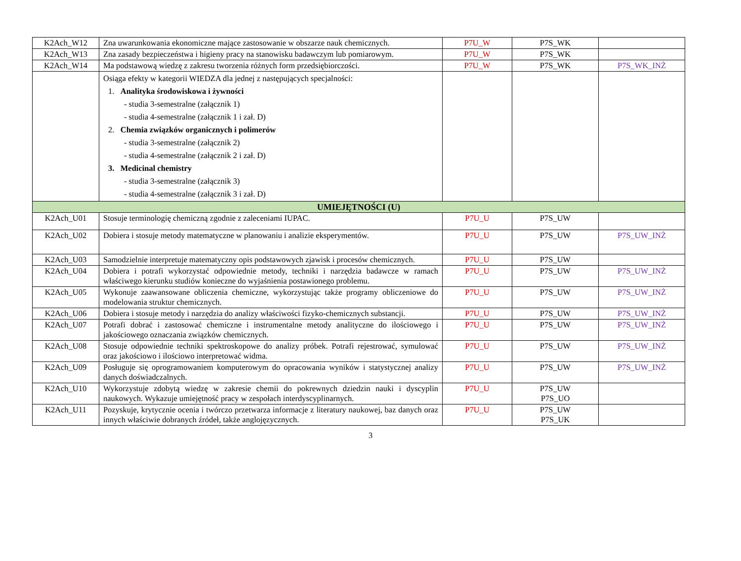| K2Ach_W12 | Zna uwarunkowania ekonomiczne mające zastosowanie w obszarze nauk chemicznych. | P7U_W | P7S_WK | |
| K2Ach_W13 | Zna zasady bezpieczeństwa i higieny pracy na stanowisku badawczym lub pomiarowym. | P7U_W | P7S_WK | |
| K2Ach_W14 | Ma podstawową wiedzę z zakresu tworzenia różnych form przedsiębiorczości. | P7U_W | P7S_WK | P7S_WK_INŻ |
| | Osiąga efekty w kategorii WIEDZA dla jednej z następujących specjalności: 1. Analityka środowiskowa i żywności - studia 3-semestralne (załącznik 1) - studia 4-semestralne (załącznik 1 i zał. D) 2. Chemia związków organicznych i polimerów - studia 3-semestralne (załącznik 2) - studia 4-semestralne (załącznik 2 i zał. D) 3. Medicinal chemistry - studia 3-semestralne (załącznik 3) - studia 4-semestralne (załącznik 3 i zał. D) | | | |
| UMIEJĘTNOŚCI (U) | | | | |
| K2Ach_U01 | Stosuje terminologię chemiczną zgodnie z zaleceniami IUPAC. | P7U_U | P7S_UW | |
| K2Ach_U02 | Dobiera i stosuje metody matematyczne w planowaniu i analizie eksperymentów. | P7U_U | P7S_UW | P7S_UW_INŻ |
| K2Ach_U03 | Samodzielnie interpretuje matematyczny opis podstawowych zjawisk i procesów chemicznych. | P7U_U | P7S_UW | |
| K2Ach_U04 | Dobiera i potrafi wykorzystać odpowiednie metody, techniki i narzędzia badawcze w ramach właściwego kierunku studiów konieczne do wyjaśnienia postawionego problemu. | P7U_U | P7S_UW | P7S_UW_INŻ |
| K2Ach_U05 | Wykonuje zaawansowane obliczenia chemiczne, wykorzystując także programy obliczeniowe do modelowania struktur chemicznych. | P7U_U | P7S_UW | P7S_UW_INŻ |
| K2Ach_U06 | Dobiera i stosuje metody i narzędzia do analizy właściwości fizyko-chemicznych substancji. | P7U_U | P7S_UW | P7S_UW_INŻ |
| K2Ach_U07 | Potrafi dobrać i zastosować chemiczne i instrumentalne metody analityczne do ilościowego i jakościowego oznaczania związków chemicznych. | P7U_U | P7S_UW | P7S_UW_INŻ |
| K2Ach_U08 | Stosuje odpowiednie techniki spektroskopowe do analizy próbek. Potrafi rejestrować, symulować oraz jakościowo i ilościowo interpretować widma. | P7U_U | P7S_UW | P7S_UW_INŻ |
| K2Ach_U09 | Posługuje się oprogramowaniem komputerowym do opracowania wyników i statystycznej analizy danych doświadczalnych. | P7U_U | P7S_UW | P7S_UW_INŻ |
| K2Ach_U10 | Wykorzystuje zdobytą wiedzę w zakresie chemii do pokrewnych dziedzin nauki i dyscyplin naukowych. Wykazuje umiejętność pracy w zespołach interdyscyplinarnych. | P7U_U | P7S_UW P7S_UO | |
| K2Ach_U11 | Pozyskuje, krytycznie ocenia i twórczo przetwarza informacje z literatury naukowej, baz danych oraz innych właściwie dobranych źródeł, także anglojęzycznych. | P7U_U | P7S_UW P7S_UK | |
3